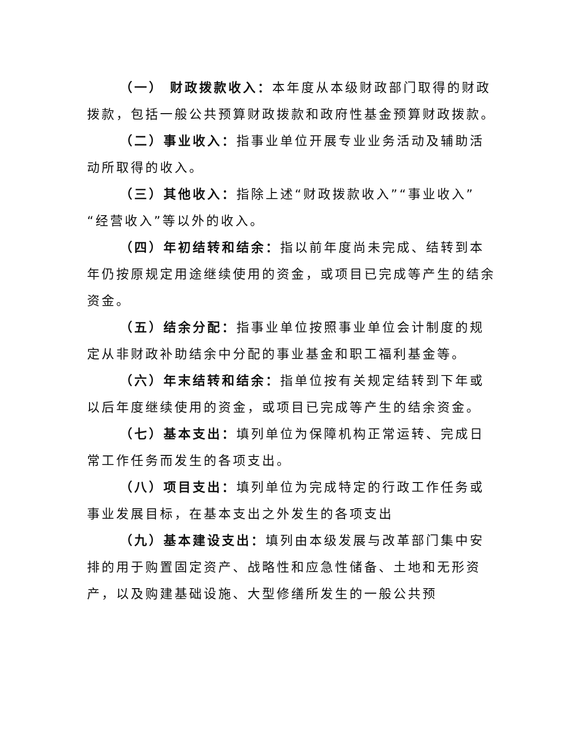（一） 财政拨款收入：本年度从本级财政部门取得的财政拨款，包括一般公共预算财政拨款和政府性基金预算财政拨款。
（二）事业收入：指事业单位开展专业业务活动及辅助活动所取得的收入。
（三）其他收入：指除上述“财政拨款收入”“事业收入”“经营收入”等以外的收入。
（四）年初结转和结余：指以前年度尚未完成、结转到本年仍按原规定用途继续使用的资金，或项目已完成等产生的结余资金。
（五）结余分配：指事业单位按照事业单位会计制度的规定从非财政补助结余中分配的事业基金和职工福利基金等。
（六）年末结转和结余：指单位按有关规定结转到下年或以后年度继续使用的资金，或项目已完成等产生的结余资金。
（七）基本支出：填列单位为保障机构正常运转、完成日常工作任务而发生的各项支出。
（八）项目支出：填列单位为完成特定的行政工作任务或事业发展目标，在基本支出之外发生的各项支出
（九）基本建设支出：填列由本级发展与改革部门集中安排的用于购置固定资产、战略性和应急性储备、土地和无形资产，以及购建基础设施、大型修缮所发生的一般公共预